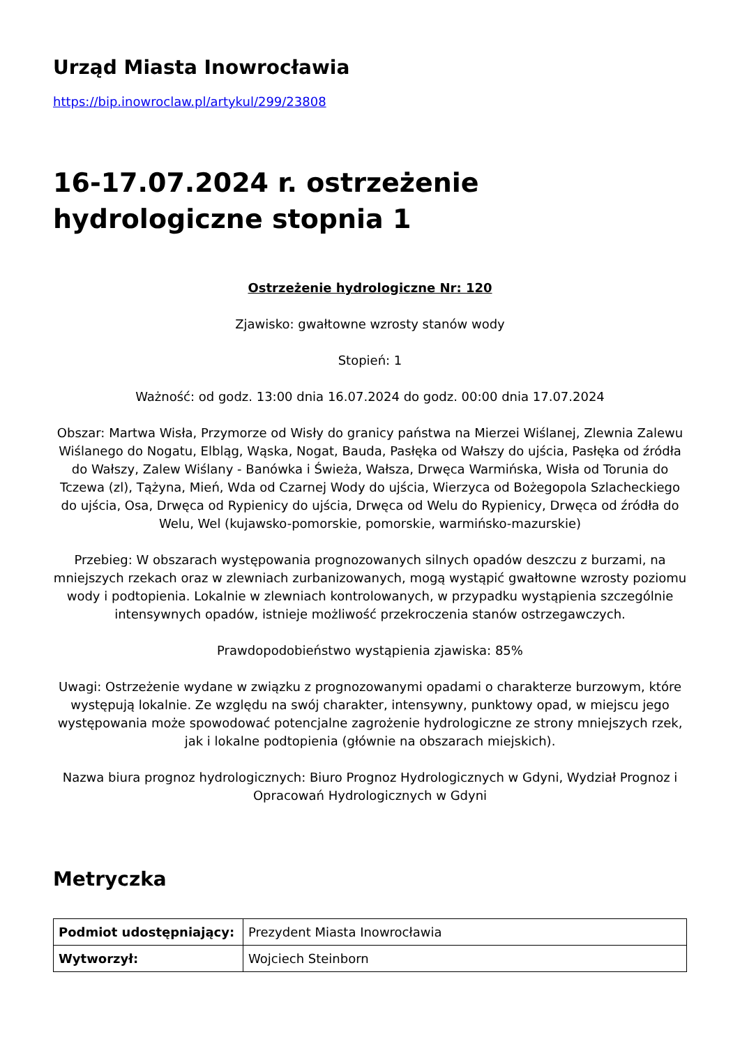Urząd Miasta Inowrocławia
https://bip.inowroclaw.pl/artykul/299/23808
16-17.07.2024 r. ostrzeżenie hydrologiczne stopnia 1
Ostrzeżenie hydrologiczne Nr: 120
Zjawisko: gwałtowne wzrosty stanów wody
Stopień: 1
Ważność: od godz. 13:00 dnia 16.07.2024 do godz. 00:00 dnia 17.07.2024
Obszar: Martwa Wisła, Przymorze od Wisły do granicy państwa na Mierzei Wiślanej, Zlewnia Zalewu Wiślanego do Nogatu, Elbląg, Wąska, Nogat, Bauda, Pasłęka od Wałszy do ujścia, Pasłęka od źródła do Wałszy, Zalew Wiślany - Banówka i Świeża, Wałsza, Drwęca Warmińska, Wisła od Torunia do Tczewa (zl), Tążyna, Mień, Wda od Czarnej Wody do ujścia, Wierzyca od Bożegopola Szlacheckiego do ujścia, Osa, Drwęca od Rypienicy do ujścia, Drwęca od Welu do Rypienicy, Drwęca od źródła do Welu, Wel (kujawsko-pomorskie, pomorskie, warmińsko-mazurskie)
Przebieg: W obszarach występowania prognozowanych silnych opadów deszczu z burzami, na mniejszych rzekach oraz w zlewniach zurbanizowanych, mogą wystąpić gwałtowne wzrosty poziomu wody i podtopienia. Lokalnie w zlewniach kontrolowanych, w przypadku wystąpienia szczególnie intensywnych opadów, istnieje możliwość przekroczenia stanów ostrzegawczych.
Prawdopodobieństwo wystąpienia zjawiska: 85%
Uwagi: Ostrzeżenie wydane w związku z prognozowanymi opadami o charakterze burzowym, które występują lokalnie. Ze względu na swój charakter, intensywny, punktowy opad, w miejscu jego występowania może spowodować potencjalne zagrożenie hydrologiczne ze strony mniejszych rzek, jak i lokalne podtopienia (głównie na obszarach miejskich).
Nazwa biura prognoz hydrologicznych: Biuro Prognoz Hydrologicznych w Gdyni, Wydział Prognoz i Opracowań Hydrologicznych w Gdyni
Metryczka
| Podmiot udostępniający: | Prezydent Miasta Inowrocławia |
| Wytworzył: | Wojciech Steinborn |